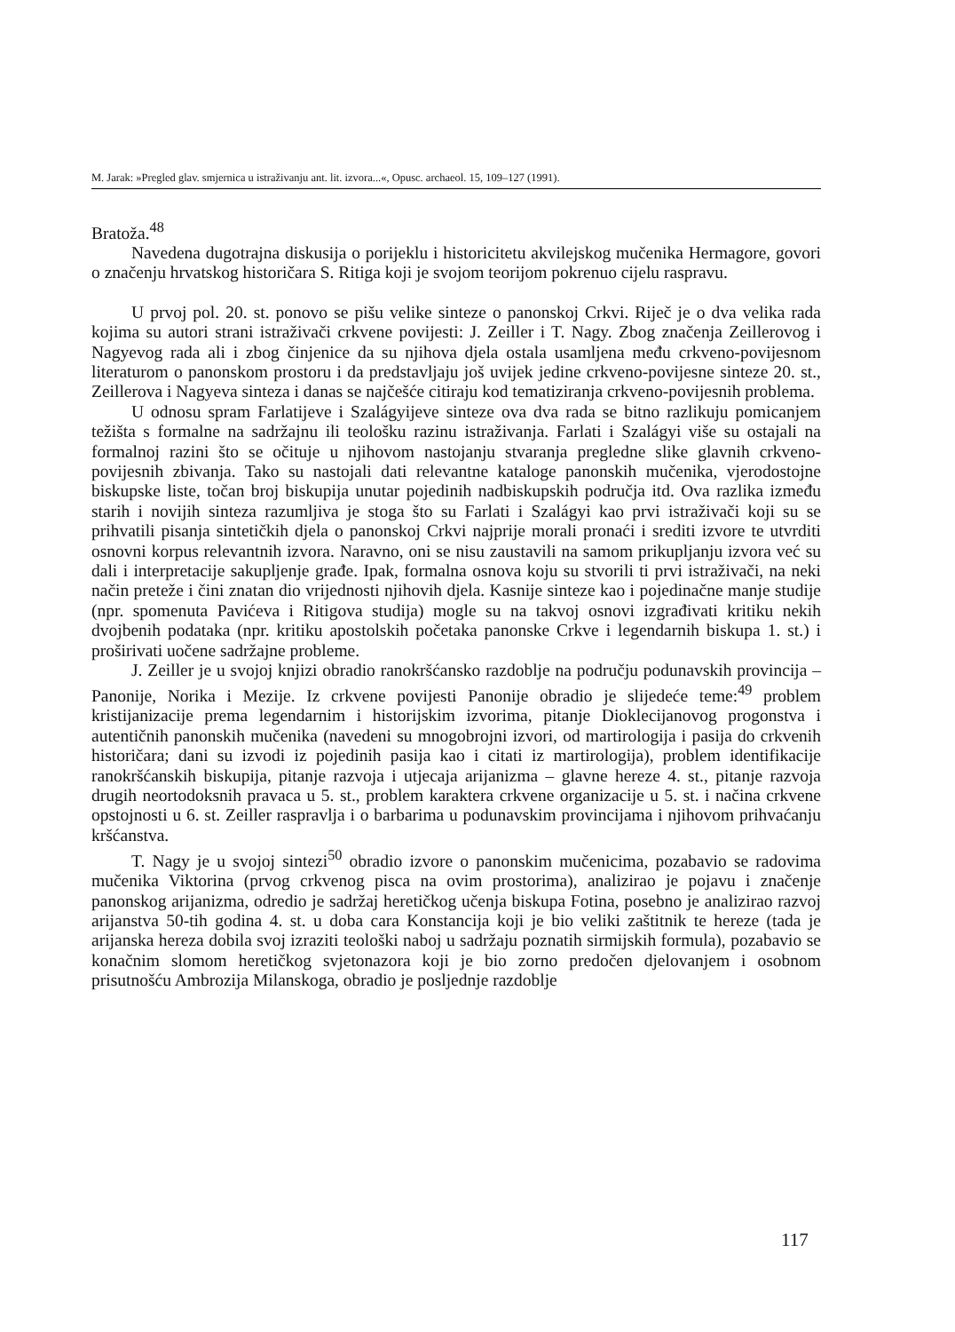M. Jarak: »Pregled glav. smjernica u istraživanju ant. lit. izvora...«, Opusc. archaeol. 15, 109–127 (1991).
Bratoža.<sup>48</sup>
Navedena dugotrajna diskusija o porijeklu i historicitetu akvilejskog mučenika Hermagore, govori o značenju hrvatskog historičara S. Ritiga koji je svojom teorijom pokrenuo cijelu raspravu.
U prvoj pol. 20. st. ponovo se pišu velike sinteze o panonskoj Crkvi. Riječ je o dva velika rada kojima su autori strani istraživači crkvene povijesti: J. Zeiller i T. Nagy. Zbog značenja Zeillerovog i Nagyevog rada ali i zbog činjenice da su njihova djela ostala usamljena među crkveno-povijesnom literaturom o panonskom prostoru i da predstavljaju još uvijek jedine crkveno-povijesne sinteze 20. st., Zeillerova i Nagyeva sinteza i danas se najčešće citiraju kod tematiziranja crkveno-povijesnih problema.
U odnosu spram Farlatijeve i Szalágyijeve sinteze ova dva rada se bitno razlikuju pomicanjem težišta s formalne na sadržajnu ili teološku razinu istraživanja. Farlati i Szalágyi više su ostajali na formalnoj razini što se očituje u njihovom nastojanju stvaranja pregledne slike glavnih crkveno-povijesnih zbivanja. Tako su nastojali dati relevantne kataloge panonskih mučenika, vjerodostojne biskupske liste, točan broj biskupija unutar pojedinih nadbiskupskih područja itd. Ova razlika između starih i novijih sinteza razumljiva je stoga što su Farlati i Szalágyi kao prvi istraživači koji su se prihvatili pisanja sintetičkih djela o panonskoj Crkvi najprije morali pronaći i srediti izvore te utvrditi osnovni korpus relevantnih izvora. Naravno, oni se nisu zaustavili na samom prikupljanju izvora već su dali i interpretacije sakupljenje građe. Ipak, formalna osnova koju su stvorili ti prvi istraživači, na neki način preteže i čini znatan dio vrijednosti njihovih djela. Kasnije sinteze kao i pojedinačne manje studije (npr. spomenuta Pavićeva i Ritigova studija) mogle su na takvoj osnovi izgrađivati kritiku nekih dvojbenih podataka (npr. kritiku apostolskih početaka panonske Crkve i legendarnih biskupa 1. st.) i proširivati uočene sadržajne probleme.
J. Zeiller je u svojoj knjizi obradio ranokršćansko razdoblje na području podunavskih provincija – Panonije, Norika i Mezije. Iz crkvene povijesti Panonije obradio je slijedeće teme:<sup>49</sup> problem kristijanizacije prema legendarnim i historijskim izvorima, pitanje Dioklecijanovog progonstva i autentičnih panonskih mučenika (navedeni su mnogobrojni izvori, od martirologija i pasija do crkvenih historičara; dani su izvodi iz pojedinih pasija kao i citati iz martirologija), problem identifikacije ranokršćanskih biskupija, pitanje razvoja i utjecaja arijanizma – glavne hereze 4. st., pitanje razvoja drugih neortodoksnih pravaca u 5. st., problem karaktera crkvene organizacije u 5. st. i načina crkvene opstojnosti u 6. st. Zeiller raspravlja i o barbarima u podunavskim provincijama i njihovom prihvaćanju kršćanstva.
T. Nagy je u svojoj sintezi<sup>50</sup> obradio izvore o panonskim mučenicima, pozabavio se radovima mučenika Viktorina (prvog crkvenog pisca na ovim prostorima), analizirao je pojavu i značenje panonskog arijanizma, odredio je sadržaj heretičkog učenja biskupa Fotina, posebno je analizirao razvoj arijanstva 50-tih godina 4. st. u doba cara Konstancija koji je bio veliki zaštitnik te hereze (tada je arijanska hereza dobila svoj izraziti teološki naboj u sadržaju poznatih sirmijskih formula), pozabavio se konačnim slomom heretičkog svjetonazora koji je bio zorno predočen djelovanjem i osobnom prisutnošću Ambrozija Milanskoga, obradio je posljednje razdoblje
117